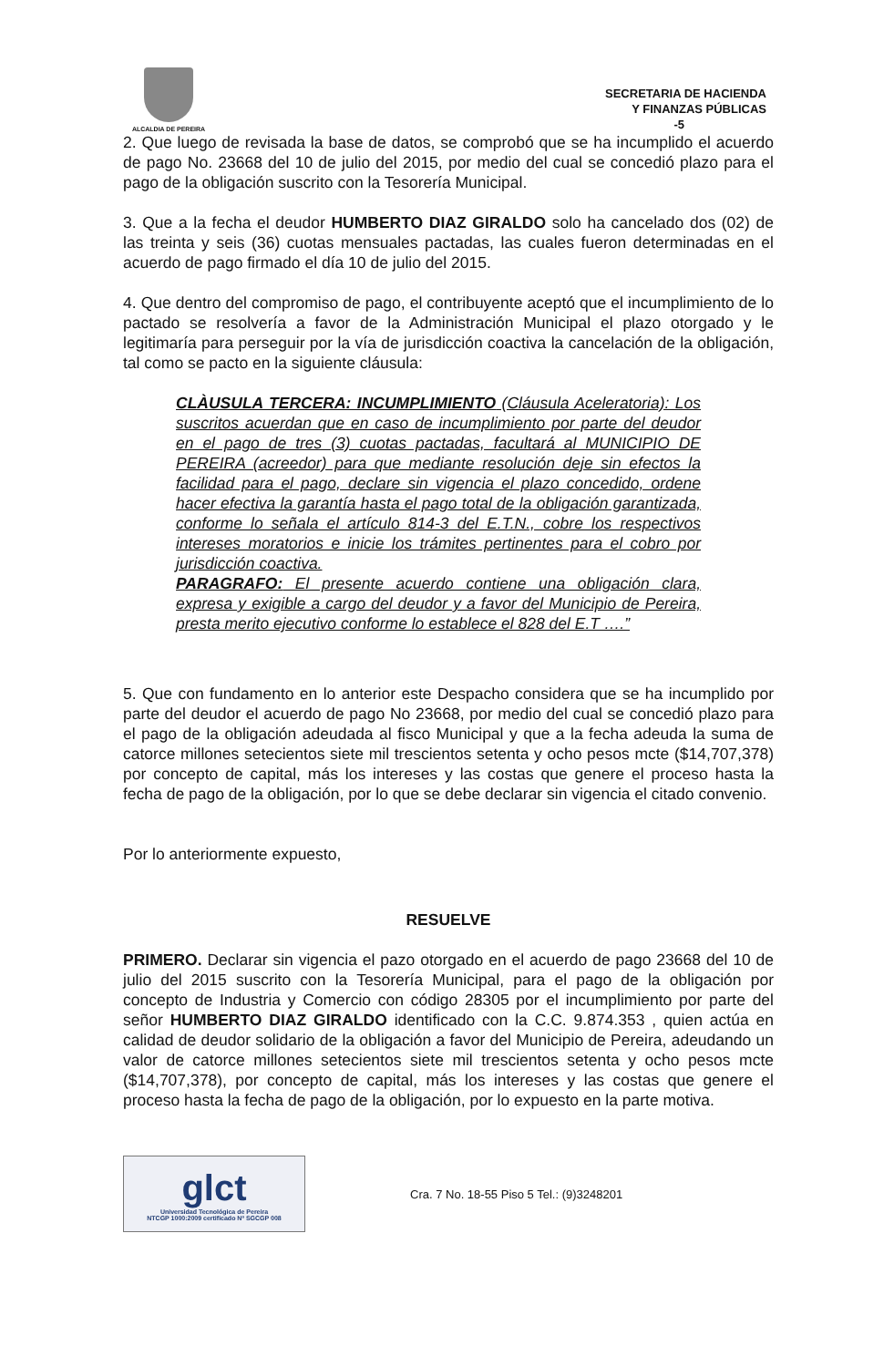ALCALDIA DE PEREIRA
SECRETARIA DE HACIENDA
Y FINANZAS PÚBLICAS
-5
2. Que luego de revisada la base de datos, se comprobó que se ha incumplido el acuerdo de pago No. 23668 del 10 de julio del 2015, por medio del cual se concedió plazo para el pago de la obligación suscrito con la Tesorería Municipal.
3. Que a la fecha el deudor HUMBERTO DIAZ GIRALDO solo ha cancelado dos (02) de las treinta y seis (36) cuotas mensuales pactadas, las cuales fueron determinadas en el acuerdo de pago firmado el día 10 de julio del 2015.
4. Que dentro del compromiso de pago, el contribuyente aceptó que el incumplimiento de lo pactado se resolvería a favor de la Administración Municipal el plazo otorgado y le legitimaría para perseguir por la vía de jurisdicción coactiva la cancelación de la obligación, tal como se pacto en la siguiente cláusula:
CLÀUSULA TERCERA: INCUMPLIMIENTO (Cláusula Aceleratoria): Los suscritos acuerdan que en caso de incumplimiento por parte del deudor en el pago de tres (3) cuotas pactadas, facultará al MUNICIPIO DE PEREIRA (acreedor) para que mediante resolución deje sin efectos la facilidad para el pago, declare sin vigencia el plazo concedido, ordene hacer efectiva la garantía hasta el pago total de la obligación garantizada, conforme lo señala el artículo 814-3 del E.T.N., cobre los respectivos intereses moratorios e inicie los trámites pertinentes para el cobro por jurisdicción coactiva.
PARAGRAFO: El presente acuerdo contiene una obligación clara, expresa y exigible a cargo del deudor y a favor del Municipio de Pereira, presta merito ejecutivo conforme lo establece el 828 del E.T ….”
5. Que con fundamento en lo anterior este Despacho considera que se ha incumplido por parte del deudor el acuerdo de pago No 23668, por medio del cual se concedió plazo para el pago de la obligación adeudada al fisco Municipal y que a la fecha adeuda la suma de catorce millones setecientos siete mil trescientos setenta y ocho pesos mcte ($14,707,378) por concepto de capital, más los intereses y las costas que genere el proceso hasta la fecha de pago de la obligación, por lo que se debe declarar sin vigencia el citado convenio.
Por lo anteriormente expuesto,
RESUELVE
PRIMERO. Declarar sin vigencia el pazo otorgado en el acuerdo de pago 23668 del 10 de julio del 2015 suscrito con la Tesorería Municipal, para el pago de la obligación por concepto de Industria y Comercio con código 28305 por el incumplimiento por parte del señor HUMBERTO DIAZ GIRALDO identificado con la C.C. 9.874.353 , quien actúa en calidad de deudor solidario de la obligación a favor del Municipio de Pereira, adeudando un valor de catorce millones setecientos siete mil trescientos setenta y ocho pesos mcte ($14,707,378), por concepto de capital, más los intereses y las costas que genere el proceso hasta la fecha de pago de la obligación, por lo expuesto en la parte motiva.
glct
Universidad Tecnológica de Pereira
NTCGP 1000:2009 certificado Nº SGCGP 008
Cra. 7 No. 18-55 Piso 5 Tel.: (9)3248201